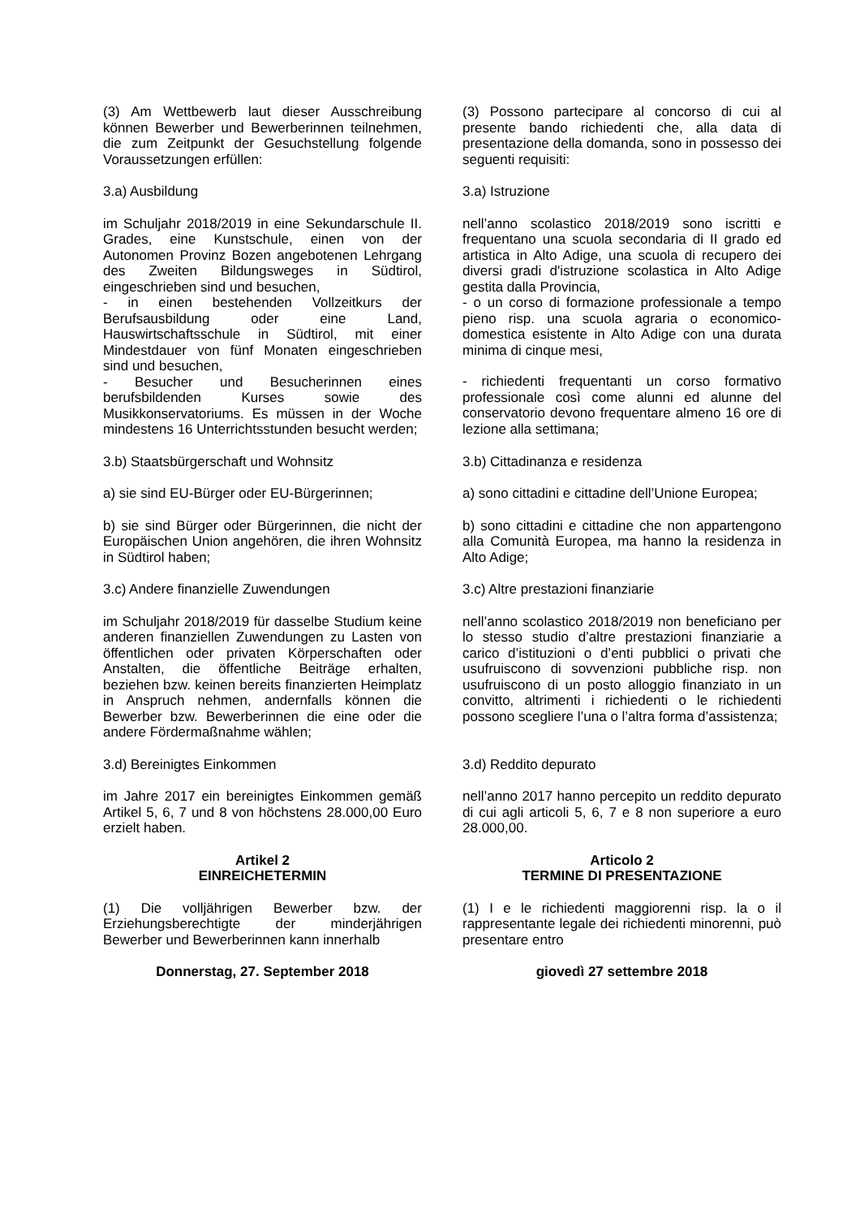(3) Am Wettbewerb laut dieser Ausschreibung können Bewerber und Bewerberinnen teilnehmen, die zum Zeitpunkt der Gesuchstellung folgende Voraussetzungen erfüllen:
(3) Possono partecipare al concorso di cui al presente bando richiedenti che, alla data di presentazione della domanda, sono in possesso dei seguenti requisiti:
3.a) Ausbildung 3.a) Istruzione
im Schuljahr 2018/2019 in eine Sekundarschule II. Grades, eine Kunstschule, einen von der Autonomen Provinz Bozen angebotenen Lehrgang des Zweiten Bildungsweges in Südtirol, eingeschrieben sind und besuchen,
- in einen bestehenden Vollzeitkurs der Berufsausbildung oder eine Land, Hauswirtschaftsschule in Südtirol, mit einer Mindestdauer von fünf Monaten eingeschrieben sind und besuchen,
- Besucher und Besucherinnen eines berufsbildenden Kurses sowie des Musikkonservatoriums. Es müssen in der Woche mindestens 16 Unterrichtsstunden besucht werden;
nell’anno scolastico 2018/2019 sono iscritti e frequentano una scuola secondaria di II grado ed artistica in Alto Adige, una scuola di recupero dei diversi gradi d'istruzione scolastica in Alto Adige gestita dalla Provincia,
- o un corso di formazione professionale a tempo pieno risp. una scuola agraria o economico-domestica esistente in Alto Adige con una durata minima di cinque mesi,
- richiedenti frequentanti un corso formativo professionale così come alunni ed alunne del conservatorio devono frequentare almeno 16 ore di lezione alla settimana;
3.b) Staatsbürgerschaft und Wohnsitz 3.b) Cittadinanza e residenza
a) sie sind EU-Bürger oder EU-Bürgerinnen;
a) sono cittadini e cittadine dell’Unione Europea;
b) sie sind Bürger oder Bürgerinnen, die nicht der Europäischen Union angehören, die ihren Wohnsitz in Südtirol haben;
b) sono cittadini e cittadine che non appartengono alla Comunità Europea, ma hanno la residenza in Alto Adige;
3.c) Andere finanzielle Zuwendungen 3.c) Altre prestazioni finanziarie
im Schuljahr 2018/2019 für dasselbe Studium keine anderen finanziellen Zuwendungen zu Lasten von öffentlichen oder privaten Körperschaften oder Anstalten, die öffentliche Beiträge erhalten, beziehen bzw. keinen bereits finanzierten Heimplatz in Anspruch nehmen, andernfalls können die Bewerber bzw. Bewerberinnen die eine oder die andere Fördermaßnahme wählen;
nell’anno scolastico 2018/2019 non beneficiano per lo stesso studio d’altre prestazioni finanziarie a carico d’istituzioni o d’enti pubblici o privati che usufruiscono di sovvenzioni pubbliche risp. non usufruiscono di un posto alloggio finanziato in un convitto, altrimenti i richiedenti o le richiedenti possono scegliere l’una o l’altra forma d’assistenza;
3.d) Bereinigtes Einkommen 3.d) Reddito depurato
im Jahre 2017 ein bereinigtes Einkommen gemäß Artikel 5, 6, 7 und 8 von höchstens 28.000,00 Euro erzielt haben.
nell’anno 2017 hanno percepito un reddito depurato di cui agli articoli 5, 6, 7 e 8 non superiore a euro 28.000,00.
Artikel 2
EINREICHETERMIN
Articolo 2
TERMINE DI PRESENTAZIONE
(1) Die volljährigen Bewerber bzw. der Erziehungsberechtigte der minderjährigen Bewerber und Bewerberinnen kann innerhalb
(1) I e le richiedenti maggiorenni risp. la o il rappresentante legale dei richiedenti minorenni, può presentare entro
Donnerstag, 27. September 2018 giovedì 27 settembre 2018